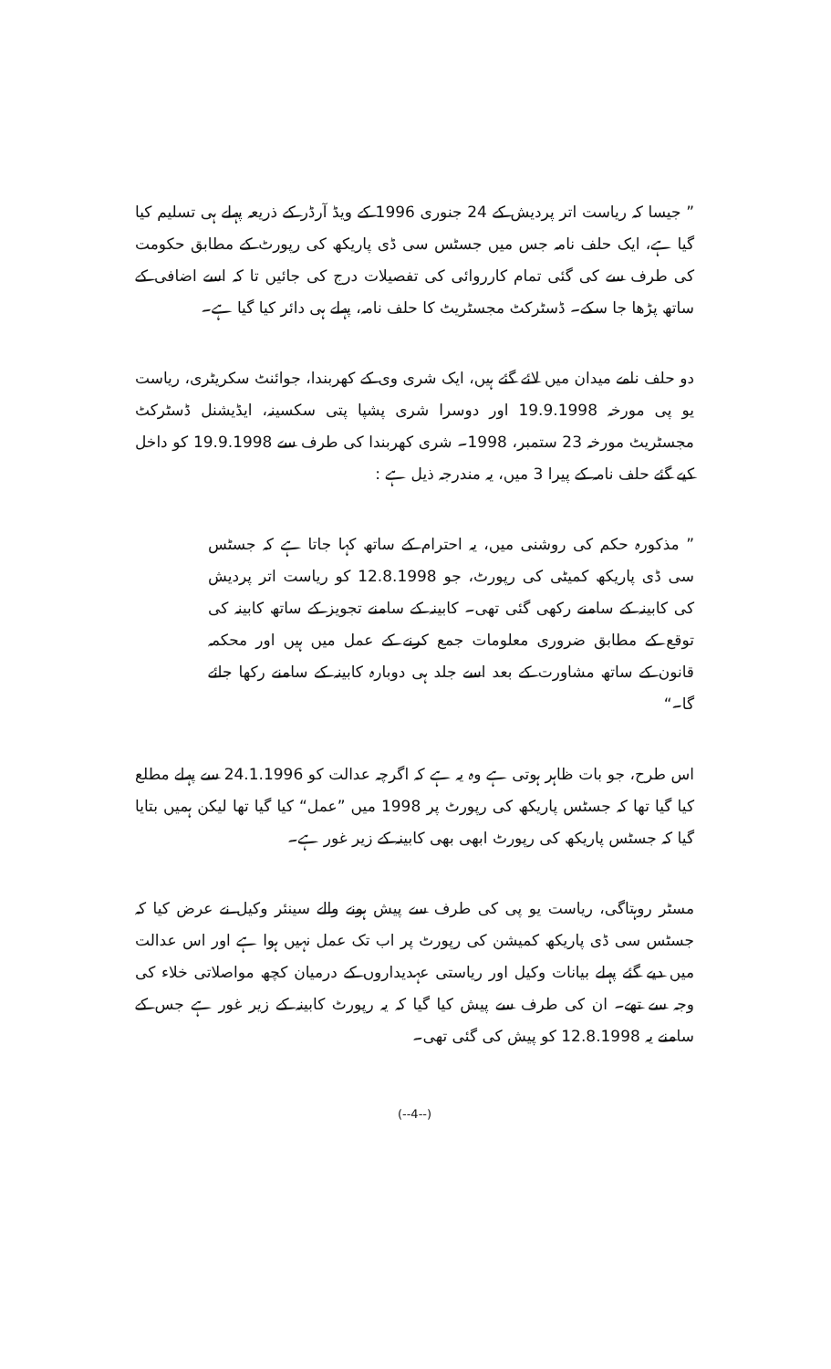” جیسا کہ ریاست اتر پردیش کے 24 جنوری 1996 کے ویڈ آرڈر کے ذریعہ پہلے ہی تسلیم کیا گیا ہے، ایک حلف نامہ جس میں جسٹس سی ڈی پاریکھ کی رپورٹ کے مطابق حکومت کی طرف سے کی گئی تمام کارروائی کی تفصیلات درج کی جائیں تا کہ اسے اضافی کے ساتھ پڑھا جا سکے۔ ڈسٹرکٹ مجسٹریٹ کا حلف نامہ، پہلے ہی دائر کیا گیا ہے۔
دو حلف نامے میدان میں لائے گئے ہیں، ایک شری وی کے کھربندا، جوائنٹ سکریٹری، ریاست یو پی مورخہ 19.9.1998 اور دوسرا شری پشپا پتی سکسینہ، ایڈیشنل ڈسٹرکٹ مجسٹریٹ مورخہ 23 ستمبر، 1998۔ شری کھربندا کی طرف سے 19.9.1998 کو داخل کیے گئے حلف نامہ کے پیرا 3 میں، یہ مندرجہ ذیل ہے :
” مذکورہ حکم کی روشنی میں، یہ احترام کے ساتھ کہا جاتا ہے کہ جسٹس سی ڈی پاریکھ کمیٹی کی رپورٹ، جو 12.8.1998 کو ریاست اتر پردیش کی کابینہ کے سامنے رکھی گئی تھی۔ کابینہ کے سامنے تجویز کے ساتھ کابینہ کی توقع کے مطابق ضروری معلومات جمع کرنے کے عمل میں ہیں اور محکمہ قانون کے ساتھ مشاورت کے بعد اسے جلد ہی دوبارہ کابینہ کے سامنے رکھا جائے گا۔“
اس طرح، جو بات ظاہر ہوتی ہے وہ یہ ہے کہ اگرچہ عدالت کو 24.1.1996 سے پہلے مطلع کیا گیا تھا کہ جسٹس پاریکھ کی رپورٹ پر 1998 میں ”عمل“ کیا گیا تھا لیکن ہمیں بتایا گیا کہ جسٹس پاریکھ کی رپورٹ ابھی بھی کابینہ کے زیر غور ہے۔
مسٹر روہتاگی، ریاست یو پی کی طرف سے پیش ہونے والے سینئر وکیل نے عرض کیا کہ جسٹس سی ڈی پاریکھ کمیشن کی رپورٹ پر اب تک عمل نہیں ہوا ہے اور اس عدالت میں دیے گئے پہلے بیانات وکیل اور ریاستی عہدیداروں کے درمیان کچھ مواصلاتی خلاء کی وجہ سے تھے۔ ان کی طرف سے پیش کیا گیا کہ یہ رپورٹ کابینہ کے زیر غور ہے جس کے سامنے یہ 12.8.1998 کو پیش کی گئی تھی۔
(--4--)